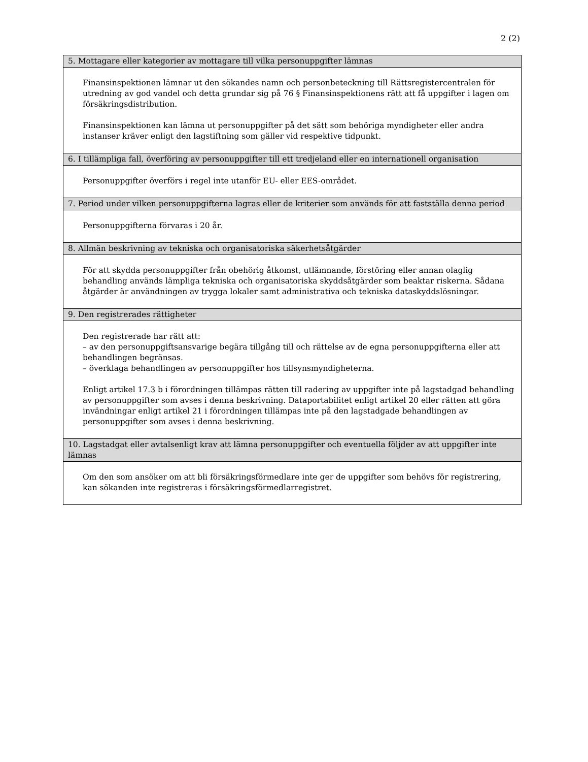2 (2)
| 5. Mottagare eller kategorier av mottagare till vilka personuppgifter lämnas |
| --- |
| Finansinspektionen lämnar ut den sökandes namn och personbeteckning till Rättsregistercentralen för utredning av god vandel och detta grundar sig på 76 § Finansinspektionens rätt att få uppgifter i lagen om försäkringsdistribution. Finansinspektionen kan lämna ut personuppgifter på det sätt som behöriga myndigheter eller andra instanser kräver enligt den lagstiftning som gäller vid respektive tidpunkt. |
| 6. I tillämpliga fall, överföring av personuppgifter till ett tredjeland eller en internationell organisation |
| Personuppgifter överförs i regel inte utanför EU- eller EES-området. |
| 7. Period under vilken personuppgifterna lagras eller de kriterier som används för att fastställa denna period |
| Personuppgifterna förvaras i 20 år. |
| 8. Allmän beskrivning av tekniska och organisatoriska säkerhetsåtgärder |
| För att skydda personuppgifter från obehörig åtkomst, utlämnande, förstöring eller annan olaglig behandling används lämpliga tekniska och organisatoriska skyddsåtgärder som beaktar riskerna. Sådana åtgärder är användningen av trygga lokaler samt administrativa och tekniska dataskyddslösningar. |
| 9. Den registrerades rättigheter |
| Den registrerade har rätt att: – av den personuppgiftsansvarige begära tillgång till och rättelse av de egna personuppgifterna eller att behandlingen begränsas. – överklaga behandlingen av personuppgifter hos tillsynsmyndigheterna. Enligt artikel 17.3 b i förordningen tillämpas rätten till radering av uppgifter inte på lagstadgad behandling av personuppgifter som avses i denna beskrivning. Dataportabilitet enligt artikel 20 eller rätten att göra invändningar enligt artikel 21 i förordningen tillämpas inte på den lagstadgade behandlingen av personuppgifter som avses i denna beskrivning. |
| 10. Lagstadgat eller avtalsenligt krav att lämna personuppgifter och eventuella följder av att uppgifter inte lämnas |
| Om den som ansöker om att bli försäkringsförmedlare inte ger de uppgifter som behövs för registrering, kan sökanden inte registreras i försäkringsförmedlarregistret. |